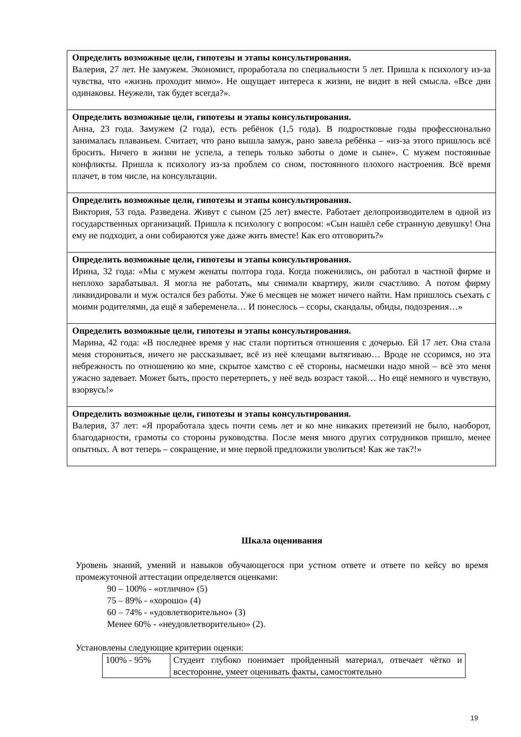| Определить возможные цели, гипотезы и этапы консультирования. Валерия, 27 лет. Не замужем. Экономист, проработала по специальности 5 лет. Пришла к психологу из-за чувства, что «жизнь проходит мимо». Не ощущает интереса к жизни, не видит в ней смысла. «Все дни одинаковы. Неужели, так будет всегда?». |
| Определить возможные цели, гипотезы и этапы консультирования. Анна, 23 года. Замужем (2 года), есть ребёнок (1,5 года). В подростковые годы профессионально занималась плаваньем. Считает, что рано вышла замуж, рано завела ребёнка – «из-за этого пришлось всё бросить. Ничего в жизни не успела, а теперь только заботы о доме и сыне». С мужем постоянные конфликты. Пришла к психологу из-за проблем со сном, постоянного плохого настроения. Всё время плачет, в том числе, на консультации. |
| Определить возможные цели, гипотезы и этапы консультирования. Виктория, 53 года. Разведена. Живут с сыном (25 лет) вместе. Работает делопроизводителем в одной из государственных организаций. Пришла к психологу с вопросом: «Сын нашёл себе странную девушку! Она ему не подходит, а они собираются уже даже жить вместе! Как его отговорить?» |
| Определить возможные цели, гипотезы и этапы консультирования. Ирина, 32 года: «Мы с мужем женаты полтора года. Когда поженились, он работал в частной фирме и неплохо зарабатывал. Я могла не работать, мы снимали квартиру, жили счастливо. А потом фирму ликвидировали и муж остался без работы. Уже 6 месяцев не может ничего найти. Нам пришлось съехать с моими родителями, да ещё я забеременела… И понеслось – ссоры, скандалы, обиды, подозрения…» |
| Определить возможные цели, гипотезы и этапы консультирования. Марина, 42 года: «В последнее время у нас стали портиться отношения с дочерью. Ей 17 лет. Она стала меня сторониться, ничего не рассказывает, всё из неё клещами вытягиваю… Вроде не ссоримся, но эта небрежность по отношению ко мне, скрытое хамство с её стороны, насмешки надо мной – всё это меня ужасно задевает. Может быть, просто перетерпеть, у неё ведь возраст такой… Но ещё немного и чувствую, взорвусь!» |
| Определить возможные цели, гипотезы и этапы консультирования. Валерия, 37 лет: «Я проработала здесь почти семь лет и ко мне никаких претензий не было, наоборот, благодарности, грамоты со стороны руководства. После меня много других сотрудников пришло, менее опытных. А вот теперь – сокращение, и мне первой предложили уволиться! Как же так?!» |
Шкала оценивания
Уровень знаний, умений и навыков обучающегося при устном ответе и ответе по кейсу во время промежуточной аттестации определяется оценками:
90 – 100% - «отлично» (5)
75 – 89% - «хорошо» (4)
60 – 74% - «удовлетворительно» (3)
Менее 60% - «неудовлетворительно» (2).
Установлены следующие критерии оценки:
| 100% - 95% | Студент глубоко понимает пройденный материал, отвечает чётко и всесторонне, умеет оценивать факты, самостоятельно |
19